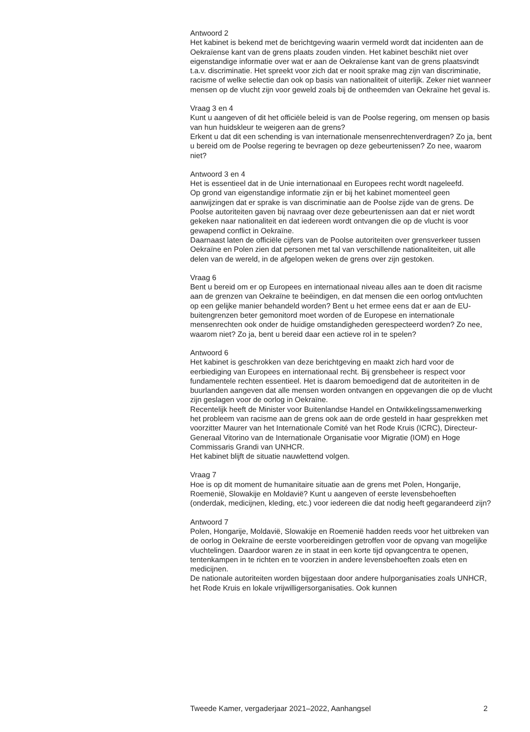Antwoord 2
Het kabinet is bekend met de berichtgeving waarin vermeld wordt dat incidenten aan de Oekraïense kant van de grens plaats zouden vinden. Het kabinet beschikt niet over eigenstandige informatie over wat er aan de Oekraïense kant van de grens plaatsvindt t.a.v. discriminatie. Het spreekt voor zich dat er nooit sprake mag zijn van discriminatie, racisme of welke selectie dan ook op basis van nationaliteit of uiterlijk. Zeker niet wanneer mensen op de vlucht zijn voor geweld zoals bij de ontheemden van Oekraïne het geval is.
Vraag 3 en 4
Kunt u aangeven of dit het officiële beleid is van de Poolse regering, om mensen op basis van hun huidskleur te weigeren aan de grens?
Erkent u dat dit een schending is van internationale mensenrechtenverdragen? Zo ja, bent u bereid om de Poolse regering te bevragen op deze gebeurtenissen? Zo nee, waarom niet?
Antwoord 3 en 4
Het is essentieel dat in de Unie internationaal en Europees recht wordt nageleefd.
Op grond van eigenstandige informatie zijn er bij het kabinet momenteel geen aanwijzingen dat er sprake is van discriminatie aan de Poolse zijde van de grens. De Poolse autoriteiten gaven bij navraag over deze gebeurtenissen aan dat er niet wordt gekeken naar nationaliteit en dat iedereen wordt ontvangen die op de vlucht is voor gewapend conflict in Oekraïne.
Daarnaast laten de officiële cijfers van de Poolse autoriteiten over grensverkeer tussen Oekraïne en Polen zien dat personen met tal van verschillende nationaliteiten, uit alle delen van de wereld, in de afgelopen weken de grens over zijn gestoken.
Vraag 6
Bent u bereid om er op Europees en internationaal niveau alles aan te doen dit racisme aan de grenzen van Oekraïne te beëindigen, en dat mensen die een oorlog ontvluchten op een gelijke manier behandeld worden? Bent u het ermee eens dat er aan de EU-buitengrenzen beter gemonitord moet worden of de Europese en internationale mensenrechten ook onder de huidige omstandigheden gerespecteerd worden? Zo nee, waarom niet? Zo ja, bent u bereid daar een actieve rol in te spelen?
Antwoord 6
Het kabinet is geschrokken van deze berichtgeving en maakt zich hard voor de eerbiediging van Europees en internationaal recht. Bij grensbeheer is respect voor fundamentele rechten essentieel. Het is daarom bemoedigend dat de autoriteiten in de buurlanden aangeven dat alle mensen worden ontvangen en opgevangen die op de vlucht zijn geslagen voor de oorlog in Oekraïne.
Recentelijk heeft de Minister voor Buitenlandse Handel en Ontwikkelingssamenwerking het probleem van racisme aan de grens ook aan de orde gesteld in haar gesprekken met voorzitter Maurer van het Internationale Comité van het Rode Kruis (ICRC), Directeur-Generaal Vitorino van de Internationale Organisatie voor Migratie (IOM) en Hoge Commissaris Grandi van UNHCR.
Het kabinet blijft de situatie nauwlettend volgen.
Vraag 7
Hoe is op dit moment de humanitaire situatie aan de grens met Polen, Hongarije, Roemenië, Slowakije en Moldavië? Kunt u aangeven of eerste levensbehoeften (onderdak, medicijnen, kleding, etc.) voor iedereen die dat nodig heeft gegarandeerd zijn?
Antwoord 7
Polen, Hongarije, Moldavië, Slowakije en Roemenië hadden reeds voor het uitbreken van de oorlog in Oekraïne de eerste voorbereidingen getroffen voor de opvang van mogelijke vluchtelingen. Daardoor waren ze in staat in een korte tijd opvangcentra te openen, tentenkampen in te richten en te voorzien in andere levensbehoeften zoals eten en medicijnen.
De nationale autoriteiten worden bijgestaan door andere hulporganisaties zoals UNHCR, het Rode Kruis en lokale vrijwilligersorganisaties. Ook kunnen
Tweede Kamer, vergaderjaar 2021–2022, Aanhangsel 2